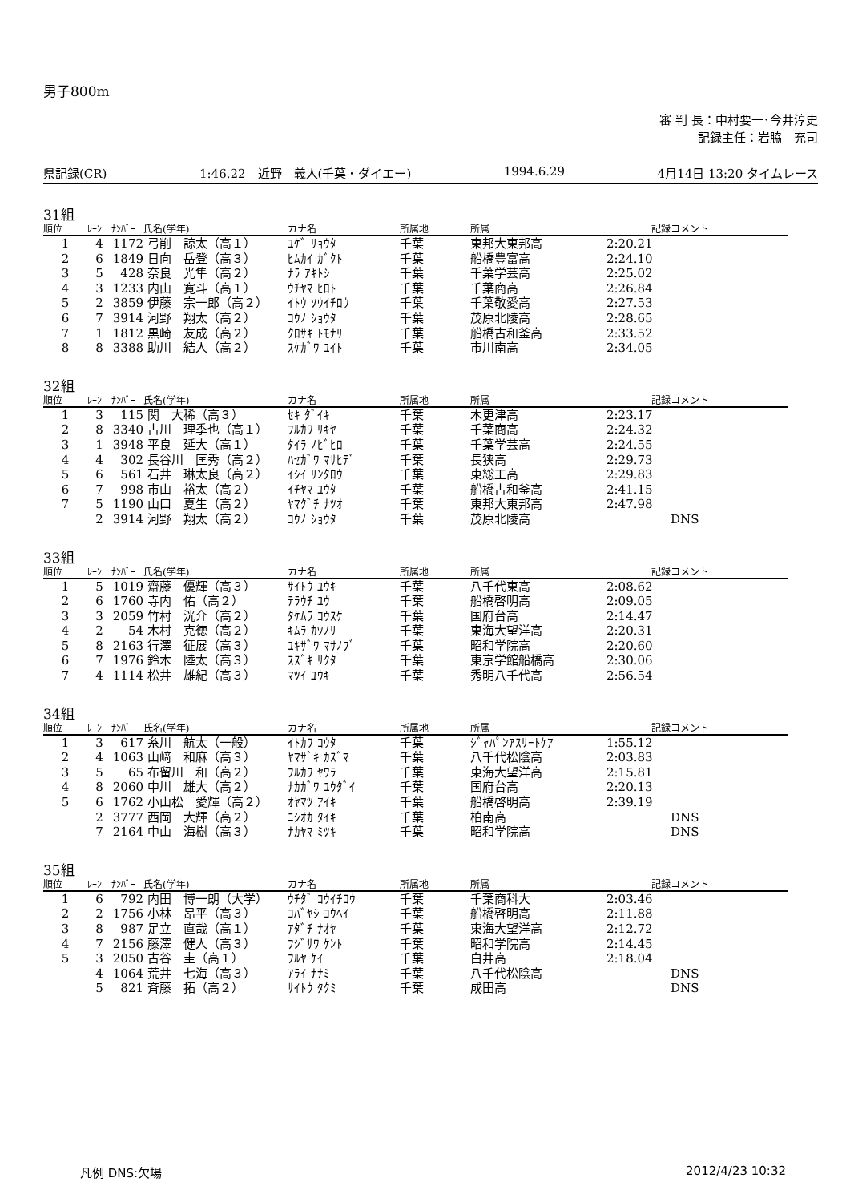男子800m
審 判 長：中村要一･今井淳史
記録主任：岩脇　充司
県記録(CR) 1:46.22　近野　義人(千葉・ダイエー) 1994.6.29 4月14日 13:20 タイムレース
31組
| 順位 | ﾚｰﾝ | ﾅﾝﾊﾞｰ | 氏名(学年) | カナ名 | 所属地 | 所属 | 記録 | コメント |
| --- | --- | --- | --- | --- | --- | --- | --- | --- |
| 1 | 4 | 1172 | 弓削 諒太（高１） | ﾕｹﾞ ﾘｮｳﾀ | 千葉 | 東邦大東邦高 | 2:20.21 | |
| 2 | 6 | 1849 | 日向 岳登（高３） | ﾋﾑｶｲ ｶﾞｸﾄ | 千葉 | 船橋豊富高 | 2:24.10 | |
| 3 | 5 | 428 | 奈良 光隼（高２） | ﾅﾗ ｱｷﾄｼ | 千葉 | 千葉学芸高 | 2:25.02 | |
| 4 | 3 | 1233 | 内山 寛斗（高１） | ｳﾁﾔﾏ ﾋﾛﾄ | 千葉 | 千葉商高 | 2:26.84 | |
| 5 | 2 | 3859 | 伊藤 宗一郎（高２） | ｲﾄｳ ｿｳｲﾁﾛｳ | 千葉 | 千葉敬愛高 | 2:27.53 | |
| 6 | 7 | 3914 | 河野 翔太（高２） | ｺｳﾉ ｼｮｳﾀ | 千葉 | 茂原北陵高 | 2:28.65 | |
| 7 | 1 | 1812 | 黒崎 友成（高２） | ｸﾛｻｷ ﾄﾓﾅﾘ | 千葉 | 船橋古和釜高 | 2:33.52 | |
| 8 | 8 | 3388 | 助川 結人（高２） | ｽｹｶﾞﾜ ﾕｲﾄ | 千葉 | 市川南高 | 2:34.05 | |
32組
| 順位 | ﾚｰﾝ | ﾅﾝﾊﾞｰ | 氏名(学年) | カナ名 | 所属地 | 所属 | 記録 | コメント |
| --- | --- | --- | --- | --- | --- | --- | --- | --- |
| 1 | 3 | 115 | 関 大稀（高３） | ｾｷ ﾀﾞｲｷ | 千葉 | 木更津高 | 2:23.17 | |
| 2 | 8 | 3340 | 古川 理季也（高１） | ﾌﾙｶﾜ ﾘｷﾔ | 千葉 | 千葉商高 | 2:24.32 | |
| 3 | 1 | 3948 | 平良 延大（高１） | ﾀｲﾗ ﾉﾋﾞﾋﾛ | 千葉 | 千葉学芸高 | 2:24.55 | |
| 4 | 4 | 302 | 長谷川 匡秀（高２） | ﾊｾｶﾞﾜ ﾏｻﾋﾃﾞ | 千葉 | 長狭高 | 2:29.73 | |
| 5 | 6 | 561 | 石井 琳太良（高２） | ｲｼｲ ﾘﾝﾀﾛｳ | 千葉 | 東総工高 | 2:29.83 | |
| 6 | 7 | 998 | 市山 裕太（高２） | ｲﾁﾔﾏ ﾕｳﾀ | 千葉 | 船橋古和釜高 | 2:41.15 | |
| 7 | 5 | 1190 | 山口 夏生（高２） | ﾔﾏｸﾞﾁ ﾅﾂｵ | 千葉 | 東邦大東邦高 | 2:47.98 | |
| | 2 | 3914 | 河野 翔太（高２） | ｺｳﾉ ｼｮｳﾀ | 千葉 | 茂原北陵高 | | DNS |
33組
| 順位 | ﾚｰﾝ | ﾅﾝﾊﾞｰ | 氏名(学年) | カナ名 | 所属地 | 所属 | 記録 | コメント |
| --- | --- | --- | --- | --- | --- | --- | --- | --- |
| 1 | 5 | 1019 | 齋藤 優輝（高３） | ｻｲﾄｳ ﾕｳｷ | 千葉 | 八千代東高 | 2:08.62 | |
| 2 | 6 | 1760 | 寺内 佑（高２） | ﾃﾗｳﾁ ﾕｳ | 千葉 | 船橋啓明高 | 2:09.05 | |
| 3 | 3 | 2059 | 竹村 洸介（高２） | ﾀｹﾑﾗ ｺｳｽｹ | 千葉 | 国府台高 | 2:14.47 | |
| 4 | 2 | 54 | 木村 克徳（高２） | ｷﾑﾗ ｶﾂﾉﾘ | 千葉 | 東海大望洋高 | 2:20.31 | |
| 5 | 8 | 2163 | 行澤 征展（高３） | ﾕｷｻﾞﾜ ﾏｻﾉﾌﾞ | 千葉 | 昭和学院高 | 2:20.60 | |
| 6 | 7 | 1976 | 鈴木 陸太（高３） | ｽｽﾞｷ ﾘｸﾀ | 千葉 | 東京学館船橋高 | 2:30.06 | |
| 7 | 4 | 1114 | 松井 雄紀（高３） | ﾏﾂｲ ﾕｳｷ | 千葉 | 秀明八千代高 | 2:56.54 | |
34組
| 順位 | ﾚｰﾝ | ﾅﾝﾊﾞｰ | 氏名(学年) | カナ名 | 所属地 | 所属 | 記録 | コメント |
| --- | --- | --- | --- | --- | --- | --- | --- | --- |
| 1 | 3 | 617 | 糸川 航太（一般） | ｲﾄｶﾜ ｺｳﾀ | 千葉 | ｼﾞｬﾊﾟﾝｱｽﾘｰﾄｹｱ | 1:55.12 | |
| 2 | 4 | 1063 | 山﨑 和麻（高３） | ﾔﾏｻﾞｷ ｶｽﾞﾏ | 千葉 | 八千代松陰高 | 2:03.83 | |
| 3 | 5 | 65 | 布留川 和（高２） | ﾌﾙｶﾜ ﾔﾜﾗ | 千葉 | 東海大望洋高 | 2:15.81 | |
| 4 | 8 | 2060 | 中川 雄大（高２） | ﾅｶｶﾞﾜ ﾕｳﾀﾞｲ | 千葉 | 国府台高 | 2:20.13 | |
| 5 | 6 | 1762 | 小山松 愛輝（高２） | ｵﾔﾏﾂ ｱｲｷ | 千葉 | 船橋啓明高 | 2:39.19 | |
| | 2 | 3777 | 西岡 大輝（高２） | ﾆｼｵｶ ﾀｲｷ | 千葉 | 柏南高 | | DNS |
| | 7 | 2164 | 中山 海樹（高３） | ﾅｶﾔﾏ ﾐﾂｷ | 千葉 | 昭和学院高 | | DNS |
35組
| 順位 | ﾚｰﾝ | ﾅﾝﾊﾞｰ | 氏名(学年) | カナ名 | 所属地 | 所属 | 記録 | コメント |
| --- | --- | --- | --- | --- | --- | --- | --- | --- |
| 1 | 6 | 792 | 内田 博一朗（大学） | ｳﾁﾀﾞ ｺｳｲﾁﾛｳ | 千葉 | 千葉商科大 | 2:03.46 | |
| 2 | 2 | 1756 | 小林 昂平（高３） | ｺﾊﾞﾔｼ ｺｳﾍｲ | 千葉 | 船橋啓明高 | 2:11.88 | |
| 3 | 8 | 987 | 足立 直哉（高１） | ｱﾀﾞﾁ ﾅｵﾔ | 千葉 | 東海大望洋高 | 2:12.72 | |
| 4 | 7 | 2156 | 藤澤 健人（高３） | ﾌｼﾞｻﾜ ｹﾝﾄ | 千葉 | 昭和学院高 | 2:14.45 | |
| 5 | 3 | 2050 | 古谷 圭（高１） | ﾌﾙﾔ ｹｲ | 千葉 | 白井高 | 2:18.04 | |
| | 4 | 1064 | 荒井 七海（高３） | ｱﾗｲ ﾅﾅﾐ | 千葉 | 八千代松陰高 | | DNS |
| | 5 | 821 | 斉藤 拓（高２） | ｻｲﾄｳ ﾀｸﾐ | 千葉 | 成田高 | | DNS |
凡例 DNS:欠場 2012/4/23 10:32